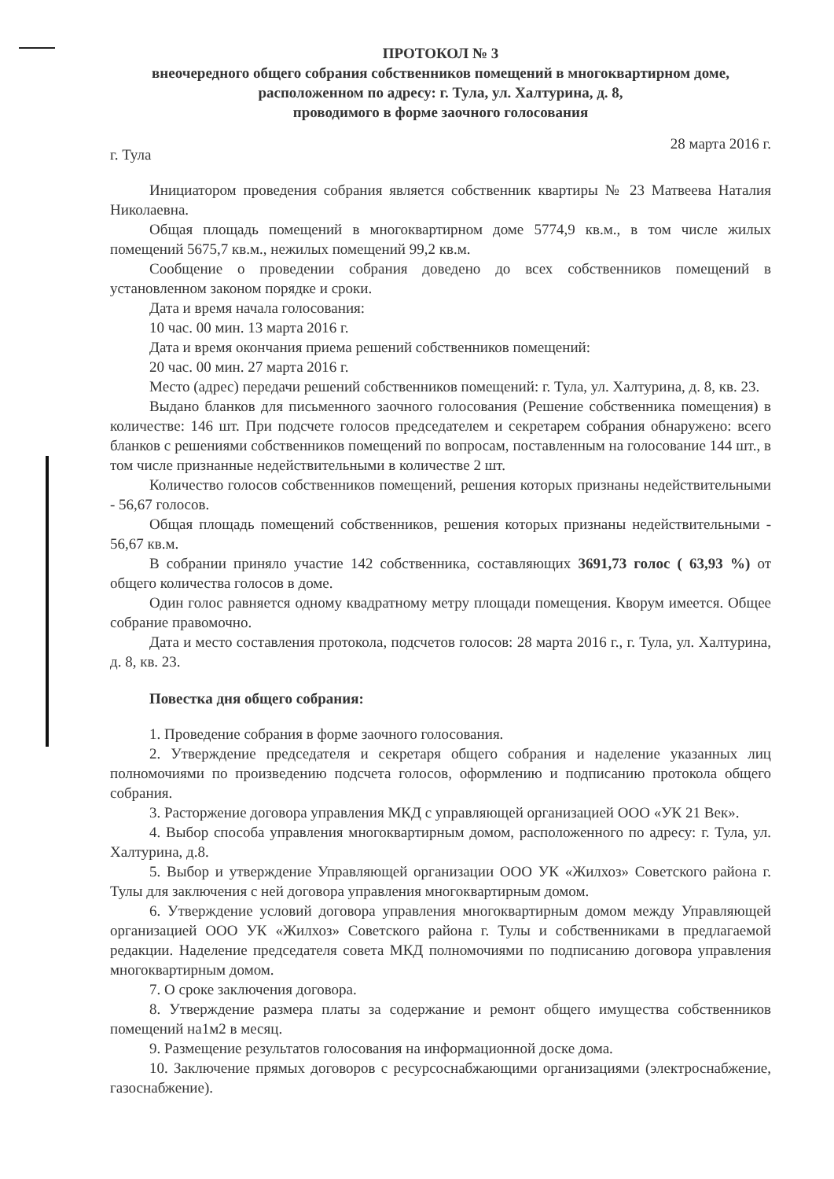ПРОТОКОЛ № 3
внеочередного общего собрания собственников помещений в многоквартирном доме,
расположенном по адресу: г. Тула, ул. Халтурина, д. 8,
проводимого в форме заочного голосования
г. Тула 28 марта 2016 г.
Инициатором проведения собрания является собственник квартиры № 23 Матвеева Наталия Николаевна.
Общая площадь помещений в многоквартирном доме 5774,9 кв.м., в том числе жилых помещений 5675,7 кв.м., нежилых помещений 99,2 кв.м.
Сообщение о проведении собрания доведено до всех собственников помещений в установленном законом порядке и сроки.
Дата и время начала голосования:
10 час. 00 мин. 13 марта 2016 г.
Дата и время окончания приема решений собственников помещений:
20 час. 00 мин. 27 марта 2016 г.
Место (адрес) передачи решений собственников помещений: г. Тула, ул. Халтурина, д. 8, кв. 23.
Выдано бланков для письменного заочного голосования (Решение собственника помещения) в количестве: 146 шт. При подсчете голосов председателем и секретарем собрания обнаружено: всего бланков с решениями собственников помещений по вопросам, поставленным на голосование 144 шт., в том числе признанные недействительными в количестве 2 шт.
Количество голосов собственников помещений, решения которых признаны недействительными - 56,67 голосов.
Общая площадь помещений собственников, решения которых признаны недействительными - 56,67 кв.м.
В собрании приняло участие 142 собственника, составляющих 3691,73 голос ( 63,93 %) от общего количества голосов в доме.
Один голос равняется одному квадратному метру площади помещения. Кворум имеется. Общее собрание правомочно.
Дата и место составления протокола, подсчетов голосов: 28 марта 2016 г., г. Тула, ул. Халтурина, д. 8, кв. 23.
Повестка дня общего собрания:
1. Проведение собрания в форме заочного голосования.
2. Утверждение председателя и секретаря общего собрания и наделение указанных лиц полномочиями по произведению подсчета голосов, оформлению и подписанию протокола общего собрания.
3. Расторжение договора управления МКД с управляющей организацией ООО «УК 21 Век».
4. Выбор способа управления многоквартирным домом, расположенного по адресу: г. Тула, ул. Халтурина, д.8.
5. Выбор и утверждение Управляющей организации ООО УК «Жилхоз» Советского района г. Тулы для заключения с ней договора управления многоквартирным домом.
6. Утверждение условий договора управления многоквартирным домом между Управляющей организацией ООО УК «Жилхоз» Советского района г. Тулы и собственниками в предлагаемой редакции. Наделение председателя совета МКД полномочиями по подписанию договора управления многоквартирным домом.
7. О сроке заключения договора.
8. Утверждение размера платы за содержание и ремонт общего имущества собственников помещений на1м2 в месяц.
9. Размещение результатов голосования на информационной доске дома.
10. Заключение прямых договоров с ресурсоснабжающими организациями (электроснабжение, газоснабжение).